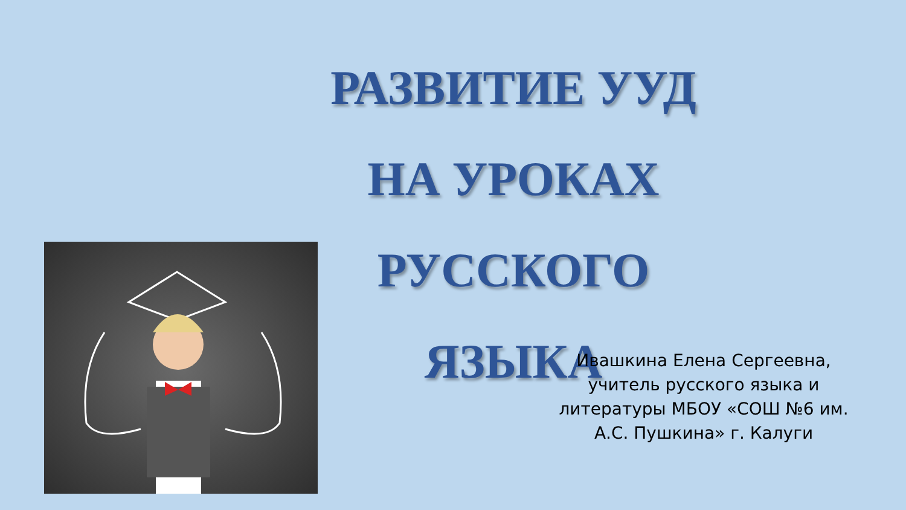РАЗВИТИЕ УУД
НА УРОКАХ РУССКОГО
ЯЗЫКА
Ивашкина Елена Сергеевна,
учитель русского языка и литературы МБОУ «СОШ №6 им. А.С. Пушкина» г. Калуги